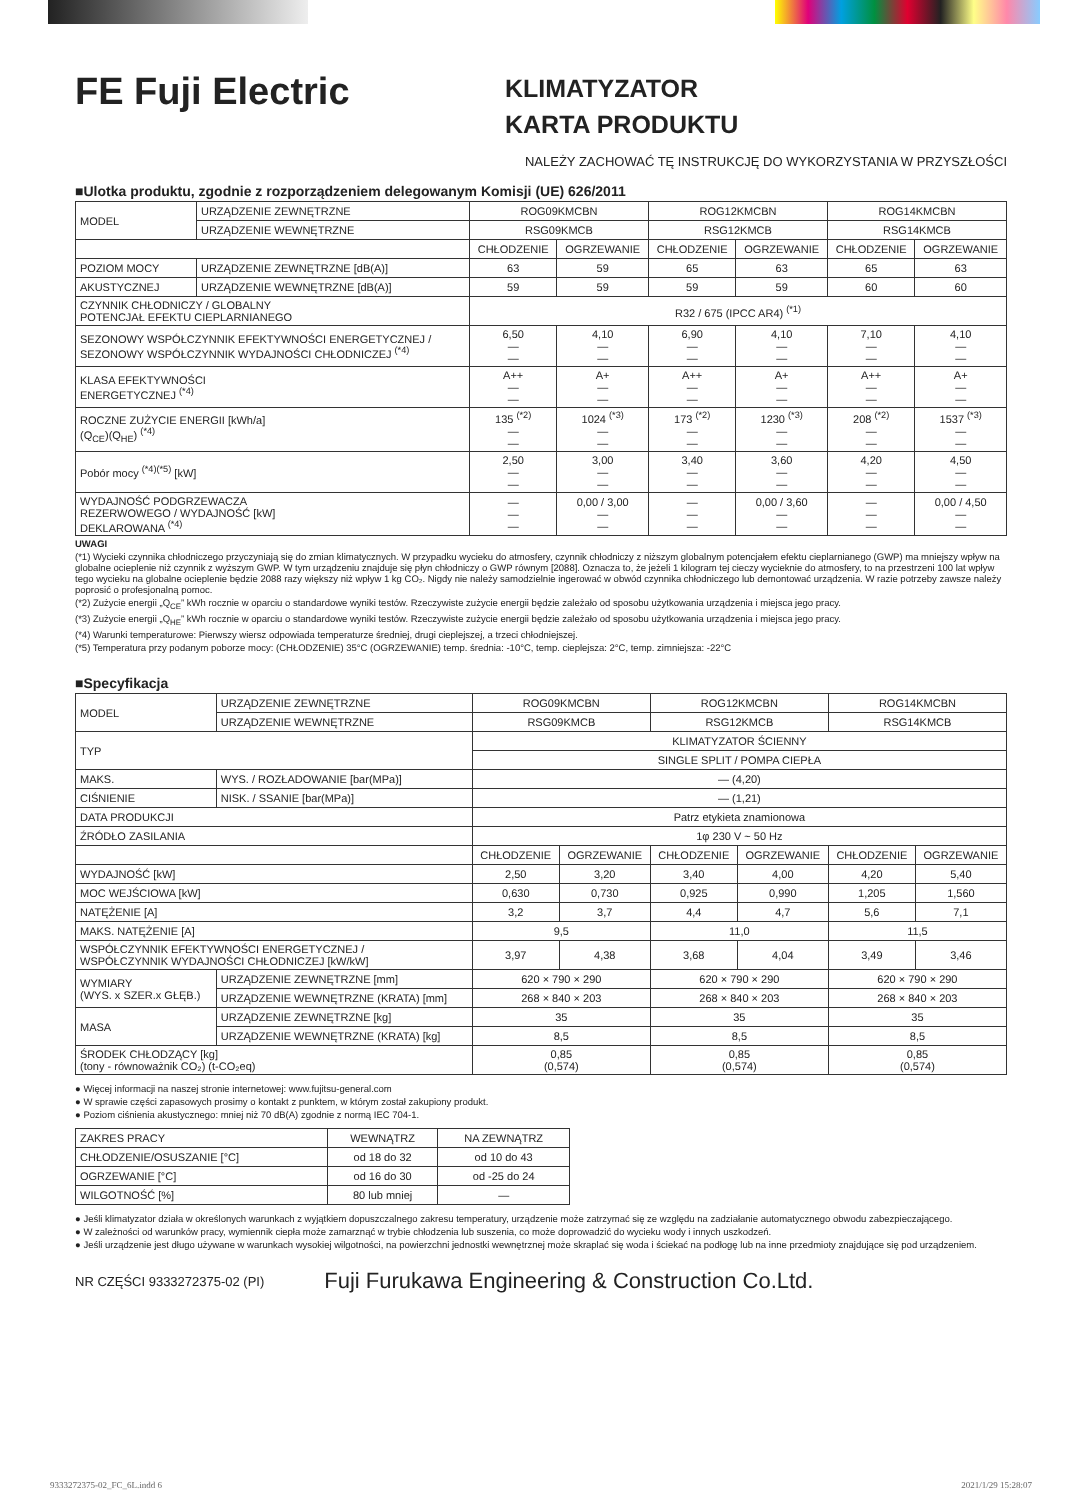FE Fuji Electric
KLIMATYZATOR
KARTA PRODUKTU
NALEŻY ZACHOWAĆ TĘ INSTRUKCJĘ DO WYKORZYSTANIA W PRZYSZŁOŚCI
■Ulotka produktu, zgodnie z rozporządzeniem delegowanym Komisji (UE) 626/2011
| MODEL | URZĄDZENIE ZEWNĘTRZNE | ROG09KMCBN | | ROG12KMCBN | | ROG14KMCBN | |
| | URZĄDZENIE WEWNĘTRZNE | RSG09KMCB | | RSG12KMCB | | RSG14KMCB | |
| | | CHŁODZENIE | OGRZEWANIE | CHŁODZENIE | OGRZEWANIE | CHŁODZENIE | OGRZEWANIE |
| POZIOM MOCY | URZĄDZENIE ZEWNĘTRZNE [dB(A)] | 63 | 59 | 65 | 63 | 65 | 63 |
| AKUSTYCZNEJ | URZĄDZENIE WEWNĘTRZNE [dB(A)] | 59 | 59 | 59 | 59 | 60 | 60 |
| CZYNNIK CHŁODNICZY / GLOBALNY POTENCJAŁ EFEKTU CIEPLARNIANEGO | | R32 / 675 (IPCC AR4) <sup>(*1)</sup> | | | | | |
| SEZONOWY WSPÓŁCZYNNIK EFEKTYWNOŚCI ENERGETYCZNEJ / SEZONOWY WSPÓŁCZYNNIK WYDAJNOŚCI CHŁODNICZEJ <sup>(*4)</sup> | | 6,50 — — | 4,10 — — | 6,90 — — | 4,10 — — | 7,10 — — | 4,10 — — |
| KLASA EFEKTYWNOŚCI ENERGETYCZNEJ <sup>(*4)</sup> | | A++ — — | A+ — — | A++ — — | A+ — — | A++ — — | A+ — — |
| ROCZNE ZUŻYCIE ENERGII [kWh/a] (Q<sub>CE</sub>)(Q<sub>HE</sub>) <sup>(*4)</sup> | | 135 <sup>(*2)</sup> — — | 1024 <sup>(*3)</sup> — — | 173 <sup>(*2)</sup> — — | 1230 <sup>(*3)</sup> — — | 208 <sup>(*2)</sup> — — | 1537 <sup>(*3)</sup> — — |
| Pobór mocy <sup>(*4)(*5)</sup> [kW] | | 2,50 — — | 3,00 — — | 3,40 — — | 3,60 — — | 4,20 — — | 4,50 — — |
| WYDAJNOŚĆ PODGRZEWACZA REZERWOWEGO / WYDAJNOŚĆ [kW] DEKLAROWANA <sup>(*4)</sup> | | — — — | 0,00 / 3,00 — — | — — — | 0,00 / 3,60 — — | — — — | 0,00 / 4,50 — — |
UWAGI
(*1) Wycieki czynnika chłodniczego przyczyniają się do zmian klimatycznych. W przypadku wycieku do atmosfery, czynnik chłodniczy z niższym globalnym potencjałem efektu cieplarnianego (GWP) ma mniejszy wpływ na globalne ocieplenie niż czynnik z wyższym GWP. W tym urządzeniu znajduje się płyn chłodniczy o GWP równym [2088]. Oznacza to, że jeżeli 1 kilogram tej cieczy wycieknie do atmosfery, to na przestrzeni 100 lat wpływ tego wycieku na globalne ocieplenie będzie 2088 razy większy niż wpływ 1 kg CO₂. Nigdy nie należy samodzielnie ingerować w obwód czynnika chłodniczego lub demontować urządzenia. W razie potrzeby zawsze należy poprosić o profesjonalną pomoc.
(*2) Zużycie energii „Q<sub>CE</sub>” kWh rocznie w oparciu o standardowe wyniki testów. Rzeczywiste zużycie energii będzie zależało od sposobu użytkowania urządzenia i miejsca jego pracy.
(*3) Zużycie energii „Q<sub>HE</sub>” kWh rocznie w oparciu o standardowe wyniki testów. Rzeczywiste zużycie energii będzie zależało od sposobu użytkowania urządzenia i miejsca jego pracy.
(*4) Warunki temperaturowe: Pierwszy wiersz odpowiada temperaturze średniej, drugi cieplejszej, a trzeci chłodniejszej.
(*5) Temperatura przy podanym poborze mocy: (CHŁODZENIE) 35°C (OGRZEWANIE) temp. średnia: -10°C, temp. cieplejsza: 2°C, temp. zimniejsza: -22°C
■Specyfikacja
| MODEL | URZĄDZENIE ZEWNĘTRZNE | ROG09KMCBN | | ROG12KMCBN | | ROG14KMCBN | |
| | URZĄDZENIE WEWNĘTRZNE | RSG09KMCB | | RSG12KMCB | | RSG14KMCB | |
| TYP | | KLIMATYZATOR ŚCIENNY | | | | | |
| | | SINGLE SPLIT / POMPA CIEPŁA | | | | | |
| MAKS. | WYS. / ROZŁADOWANIE [bar(MPa)] | — (4,20) | | | | | |
| CIŚNIENIE | NISK. / SSANIE [bar(MPa)] | — (1,21) | | | | | |
| DATA PRODUKCJI | | Patrz etykieta znamionowa | | | | | |
| ŹRÓDŁO ZASILANIA | | 1φ 230 V ~ 50 Hz | | | | | |
| | | CHŁODZENIE | OGRZEWANIE | CHŁODZENIE | OGRZEWANIE | CHŁODZENIE | OGRZEWANIE |
| WYDAJNOŚĆ [kW] | | 2,50 | 3,20 | 3,40 | 4,00 | 4,20 | 5,40 |
| MOC WEJŚCIOWA [kW] | | 0,630 | 0,730 | 0,925 | 0,990 | 1,205 | 1,560 |
| NATĘŻENIE [A] | | 3,2 | 3,7 | 4,4 | 4,7 | 5,6 | 7,1 |
| MAKS. NATĘŻENIE [A] | | 9,5 | | 11,0 | | 11,5 | |
| WSPÓŁCZYNNIK EFEKTYWNOŚCI ENERGETYCZNEJ / WSPÓŁCZYNNIK WYDAJNOŚCI CHŁODNICZEJ [kW/kW] | | 3,97 | 4,38 | 3,68 | 4,04 | 3,49 | 3,46 |
| WYMIARY (WYS. x SZER.x GŁĘB.) | URZĄDZENIE ZEWNĘTRZNE [mm] | 620 × 790 × 290 | | 620 × 790 × 290 | | 620 × 790 × 290 | |
| | URZĄDZENIE WEWNĘTRZNE (KRATA) [mm] | 268 × 840 × 203 | | 268 × 840 × 203 | | 268 × 840 × 203 | |
| MASA | URZĄDZENIE ZEWNĘTRZNE [kg] | 35 | | 35 | | 35 | |
| | URZĄDZENIE WEWNĘTRZNE (KRATA) [kg] | 8,5 | | 8,5 | | 8,5 | |
| ŚRODEK CHŁODZĄCY [kg] (tony - równoważnik CO₂) (t-CO₂eq) | | 0,85 (0,574) | | 0,85 (0,574) | | 0,85 (0,574) | |
● Więcej informacji na naszej stronie internetowej: www.fujitsu-general.com
● W sprawie części zapasowych prosimy o kontakt z punktem, w którym został zakupiony produkt.
● Poziom ciśnienia akustycznego: mniej niż 70 dB(A) zgodnie z normą IEC 704-1.
| ZAKRES PRACY | WEWNĄTRZ | NA ZEWNĄTRZ |
| CHŁODZENIE/OSUSZANIE [°C] | od 18 do 32 | od 10 do 43 |
| OGRZEWANIE [°C] | od 16 do 30 | od -25 do 24 |
| WILGOTNOŚĆ [%] | 80 lub mniej | — |
● Jeśli klimatyzator działa w określonych warunkach z wyjątkiem dopuszczalnego zakresu temperatury, urządzenie może zatrzymać się ze względu na zadziałanie automatycznego obwodu zabezpieczającego.
● W zależności od warunków pracy, wymiennik ciepła może zamarznąć w trybie chłodzenia lub suszenia, co może doprowadzić do wycieku wody i innych uszkodzeń.
● Jeśli urządzenie jest długo używane w warunkach wysokiej wilgotności, na powierzchni jednostki wewnętrznej może skraplać się woda i ściekać na podłogę lub na inne przedmioty znajdujące się pod urządzeniem.
NR CZĘŚCI 9333272375-02 (PI) Fuji Furukawa Engineering & Construction Co.Ltd.
9333272375-02_FC_6L.indd 6 2021/1/29 15:28:07